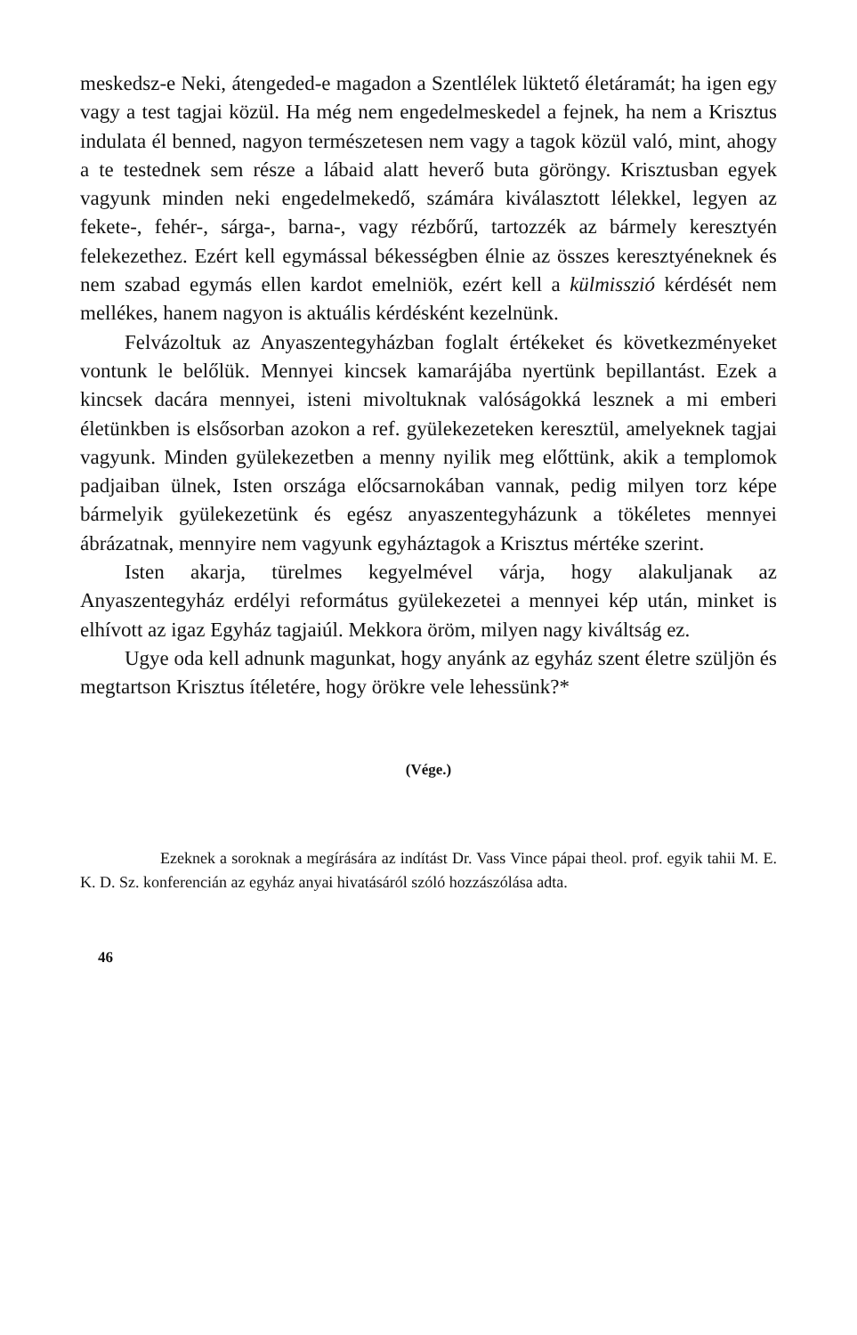meskedsz-e Neki, átengeded-e magadon a Szentlélek lüktető életáramát; ha igen egy vagy a test tagjai közül. Ha még nem engedelmeskedel a fejnek, ha nem a Krisztus indulata él benned, nagyon természetesen nem vagy a tagok közül való, mint, ahogy a te testednek sem része a lábaid alatt heverő buta göröngy. Krisztusban egyek vagyunk minden neki engedelmekedő, számára kiválasztott lélekkel, legyen az fekete-, fehér-, sárga-, barna-, vagy rézbőrű, tartozzék az bármely keresztyén felekezethez. Ezért kell egymással békességben élnie az összes keresztyéneknek és nem szabad egymás ellen kardot emelniök, ezért kell a külmisszió kérdését nem mellékes, hanem nagyon is aktuális kérdésként kezelnünk.
Felvázoltuk az Anyaszentegyházban foglalt értékeket és következményeket vontunk le belőlük. Mennyei kincsek kamarájába nyertünk bepillantást. Ezek a kincsek dacára mennyei, isteni mivoltuknak valóságokká lesznek a mi emberi életünkben is elsősorban azokon a ref. gyülekezeteken keresztül, amelyeknek tagjai vagyunk. Minden gyülekezetben a menny nyilik meg előttünk, akik a templomok padjaiban ülnek, Isten országa előcsarnokában vannak, pedig milyen torz képe bármelyik gyülekezetünk és egész anyaszentegyházunk a tökéletes mennyei ábrázatnak, mennyire nem vagyunk egyháztagok a Krisztus mértéke szerint.
Isten akarja, türelmes kegyelmével várja, hogy alakuljanak az Anyaszentegyház erdélyi református gyülekezetei a mennyei kép után, minket is elhívott az igaz Egyház tagjaiúl. Mekkora öröm, milyen nagy kiváltság ez.
Ugye oda kell adnunk magunkat, hogy anyánk az egyház szent életre szüljön és megtartson Krisztus ítéletére, hogy örökre vele lehessünk?*
(Vége.)
Ezeknek a soroknak a megírására az indítást Dr. Vass Vince pápai theol. prof. egyik tahii M. E. K. D. Sz. konferencián az egyház anyai hivatásáról szóló hozzászólása adta.
46